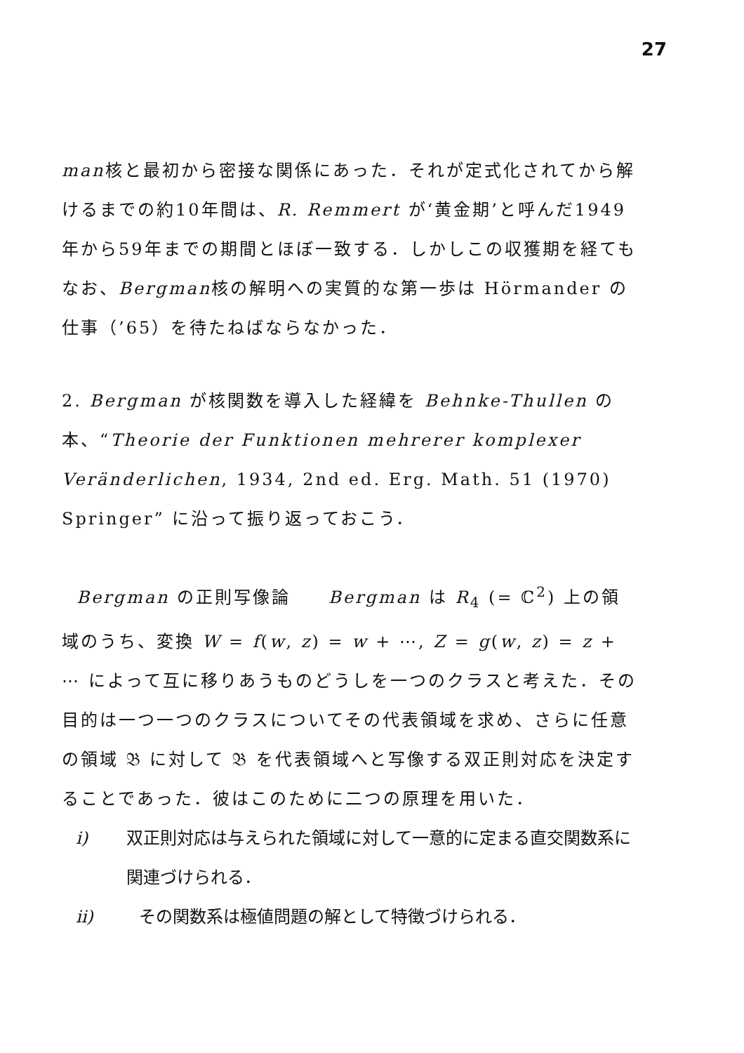27
man核と最初から密接な関係にあった．それが定式化されてから解けるまでの約10年間は、R. Remmert が‘黄金期’と呼んだ1949年から59年までの期間とほぼ一致する．しかしこの収獲期を経てもなお、Bergman核の解明への実質的な第一歩は Hörmander の仕事（’65）を待たねばならなかった．
2. Bergman が核関数を導入した経緯を Behnke-Thullen の本、“Theorie der Funktionen mehrerer komplexer Veränderlichen, 1934, 2nd ed. Erg. Math. 51 (1970) Springer” に沿って振り返っておこう．
Bergman の正則写像論　　Bergman は R<sub>4</sub> (= ℂ<sup>2</sup>) 上の領域のうち、変換 W = f(w, z) = w + ⋯, Z = g(w, z) = z + ⋯ によって互に移りあうものどうしを一つのクラスと考えた．その目的は一つ一つのクラスについてその代表領域を求め、さらに任意の領域 𝔅 に対して 𝔅 を代表領域へと写像する双正則対応を決定することであった．彼はこのために二つの原理を用いた．
i) 双正則対応は与えられた領域に対して一意的に定まる直交関数系に関連づけられる．
ii) その関数系は極値問題の解として特徴づけられる．